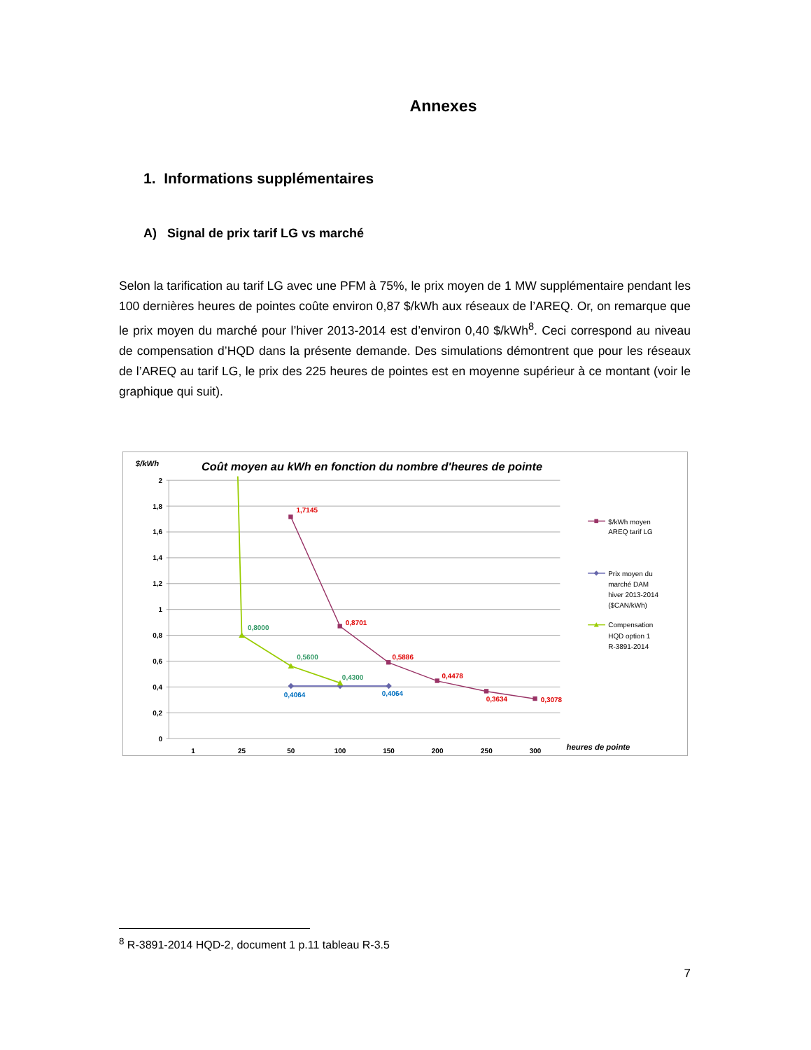Annexes
1. Informations supplémentaires
A) Signal de prix tarif LG vs marché
Selon la tarification au tarif LG avec une PFM à 75%, le prix moyen de 1 MW supplémentaire pendant les 100 dernières heures de pointes coûte environ 0,87 $/kWh aux réseaux de l’AREQ. Or, on remarque que le prix moyen du marché pour l’hiver 2013-2014 est d’environ 0,40 $/kWh<sup>8</sup>. Ceci correspond au niveau de compensation d’HQD dans la présente demande. Des simulations démontrent que pour les réseaux de l’AREQ au tarif LG, le prix des 225 heures de pointes est en moyenne supérieur à ce montant (voir le graphique qui suit).
$/kWh
Coût moyen au kWh en fonction du nombre d'heures de pointe
2
1,8
1,6
1,4
1,2
1
0,8
0,6
0,4
0,2
0
1
25
50
100
150
200
250
300
heures de pointe
1,7145
0,8701
0,5886
0,4478
0,3634
0,3078
0,4064
0,4064
0,8000
0,5600
0,4300
$/kWh moyen
AREQ tarif LG
Prix moyen du
marché DAM
hiver 2013-2014
($CAN/kWh)
Compensation
HQD option 1
R-3891-2014
<sup>8</sup> R-3891-2014 HQD-2, document 1 p.11 tableau R-3.5
7